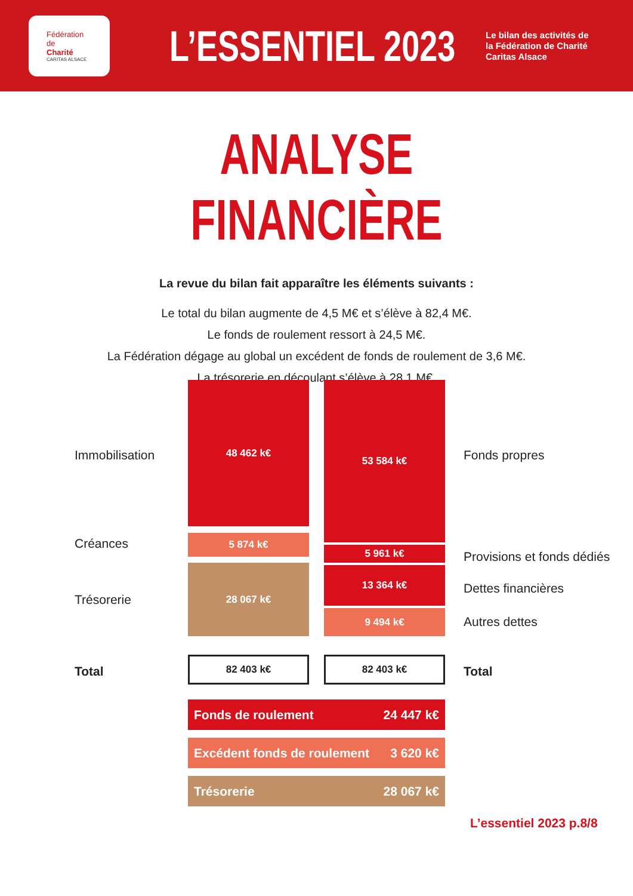Fédération
de
Charité
CARITAS ALSACE
L’ESSENTIEL 2023
Le bilan des activités de
la Fédération de Charité
Caritas Alsace
ANALYSE FINANCIÈRE
La revue du bilan fait apparaître les éléments suivants :
Le total du bilan augmente de 4,5 M€ et s’élève à 82,4 M€.
Le fonds de roulement ressort à 24,5 M€.
La Fédération dégage au global un excédent de fonds de roulement de 3,6 M€.
La trésorerie en découlant s’élève à 28,1 M€.
Immobilisation
48 462 k€ 53 584 k€
Fonds propres
Créances 5 874 k€
5 961 k€ Provisions et fonds dédiés
Trésorerie
28 067 k€ 13 364 k€
Dettes financières
9 494 k€
Autres dettes
Total
82 403 k€ 82 403 k€
Total
Fonds de roulement 24 447 k€
Excédent fonds de roulement 3 620 k€
Trésorerie 28 067 k€
L’essentiel 2023 p.8/8